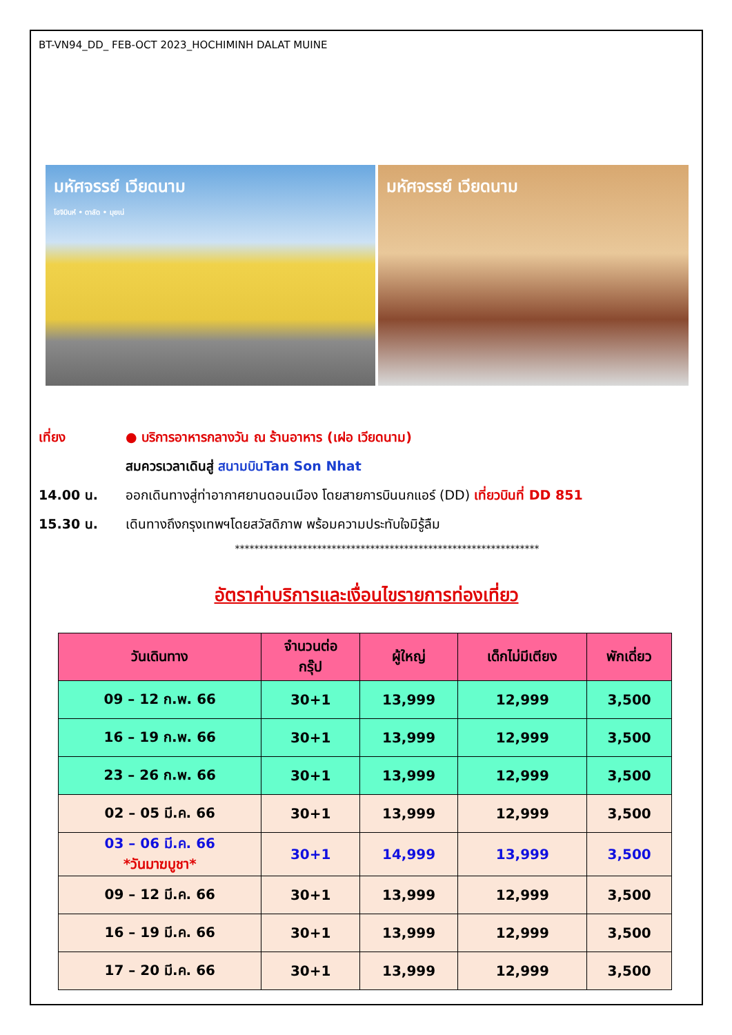BT-VN94_DD_ FEB-OCT 2023_HOCHIMINH DALAT MUINE
มหัศจรรย์ เวียดนาม
โฮจิมินห์ • ดาลัด • มุยเน่
มหัศจรรย์ เวียดนาม
เที่ยง ● บริการอาหารกลางวัน ณ ร้านอาหาร (เฝอ เวียดนาม)
สมควรเวลาเดินสู่ สนามบินTan Son Nhat
14.00 น. ออกเดินทางสู่ท่าอากาศยานดอนเมือง โดยสายการบินนกแอร์ (DD) เที่ยวบินที่ DD 851
15.30 น. เดินทางถึงกรุงเทพฯโดยสวัสดิภาพ พร้อมความประทับใจมิรู้ลืม
***************************************************************
อัตราค่าบริการและเงื่อนไขรายการท่องเที่ยว
| วันเดินทาง | จำนวนต่อ กรุ๊ป | ผู้ใหญ่ | เด็กไม่มีเตียง | พักเดี่ยว |
| --- | --- | --- | --- | --- |
| 09 – 12 ก.พ. 66 | 30+1 | 13,999 | 12,999 | 3,500 |
| 16 – 19 ก.พ. 66 | 30+1 | 13,999 | 12,999 | 3,500 |
| 23 – 26 ก.พ. 66 | 30+1 | 13,999 | 12,999 | 3,500 |
| 02 – 05 มี.ค. 66 | 30+1 | 13,999 | 12,999 | 3,500 |
| 03 – 06 มี.ค. 66 *วันมาฆบูชา* | 30+1 | 14,999 | 13,999 | 3,500 |
| 09 – 12 มี.ค. 66 | 30+1 | 13,999 | 12,999 | 3,500 |
| 16 – 19 มี.ค. 66 | 30+1 | 13,999 | 12,999 | 3,500 |
| 17 – 20 มี.ค. 66 | 30+1 | 13,999 | 12,999 | 3,500 |